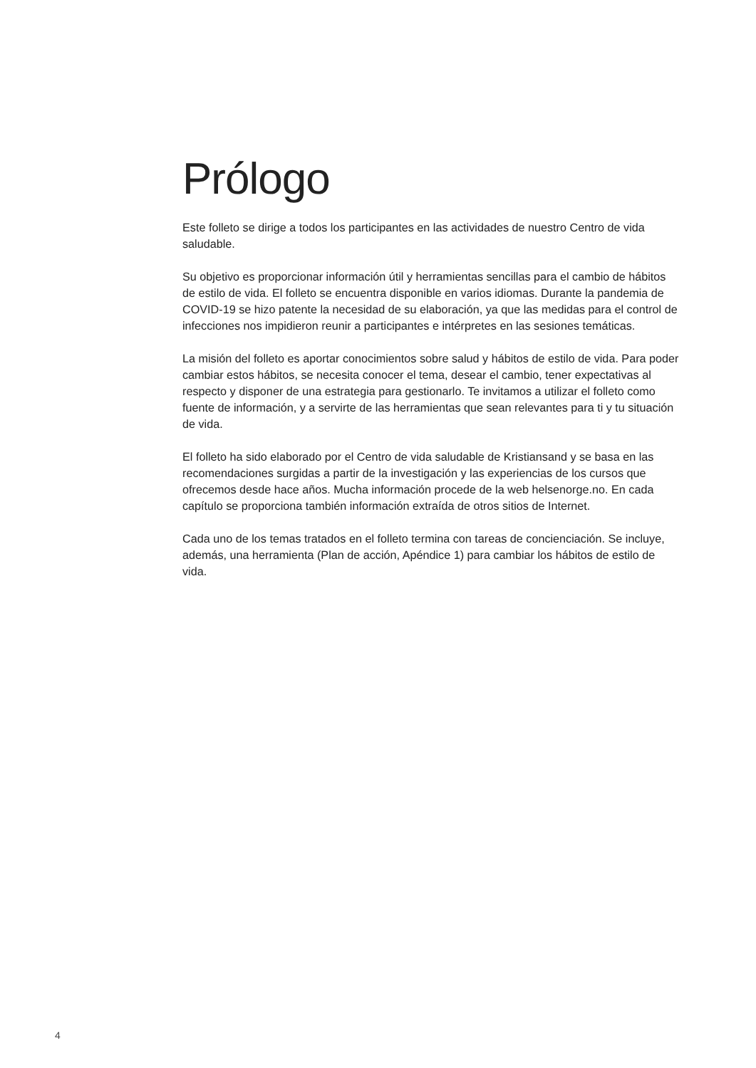Prólogo
Este folleto se dirige a todos los participantes en las actividades de nuestro Centro de vida saludable.
Su objetivo es proporcionar información útil y herramientas sencillas para el cambio de hábitos de estilo de vida. El folleto se encuentra disponible en varios idiomas. Durante la pandemia de COVID-19 se hizo patente la necesidad de su elaboración, ya que las medidas para el control de infecciones nos impidieron reunir a participantes e intérpretes en las sesiones temáticas.
La misión del folleto es aportar conocimientos sobre salud y hábitos de estilo de vida. Para poder cambiar estos hábitos, se necesita conocer el tema, desear el cambio, tener expectativas al respecto y disponer de una estrategia para gestionarlo. Te invitamos a utilizar el folleto como fuente de información, y a servirte de las herramientas que sean relevantes para ti y tu situación de vida.
El folleto ha sido elaborado por el Centro de vida saludable de Kristiansand y se basa en las recomendaciones surgidas a partir de la investigación y las experiencias de los cursos que ofrecemos desde hace años. Mucha información procede de la web helsenorge.no. En cada capítulo se proporciona también información extraída de otros sitios de Internet.
Cada uno de los temas tratados en el folleto termina con tareas de concienciación. Se incluye, además, una herramienta (Plan de acción, Apéndice 1) para cambiar los hábitos de estilo de vida.
4